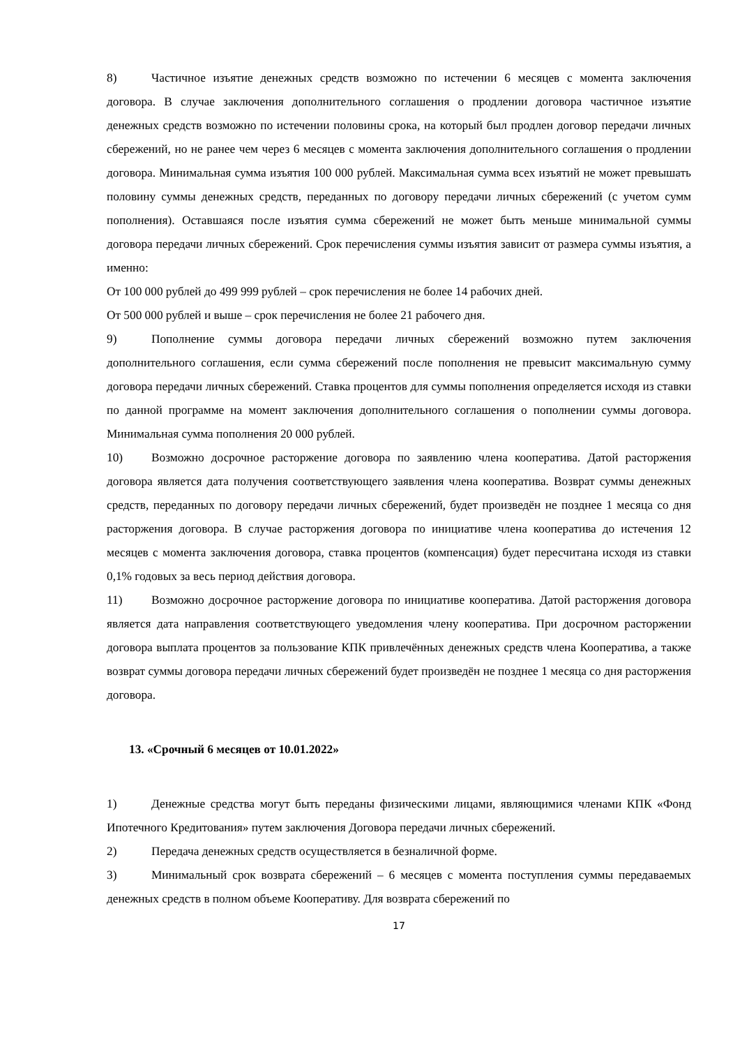8) Частичное изъятие денежных средств возможно по истечении 6 месяцев с момента заключения договора. В случае заключения дополнительного соглашения о продлении договора частичное изъятие денежных средств возможно по истечении половины срока, на который был продлен договор передачи личных сбережений, но не ранее чем через 6 месяцев с момента заключения дополнительного соглашения о продлении договора. Минимальная сумма изъятия 100 000 рублей. Максимальная сумма всех изъятий не может превышать половину суммы денежных средств, переданных по договору передачи личных сбережений (с учетом сумм пополнения). Оставшаяся после изъятия сумма сбережений не может быть меньше минимальной суммы договора передачи личных сбережений. Срок перечисления суммы изъятия зависит от размера суммы изъятия, а именно:
От 100 000 рублей до 499 999 рублей – срок перечисления не более 14 рабочих дней.
От 500 000 рублей и выше – срок перечисления не более 21 рабочего дня.
9) Пополнение суммы договора передачи личных сбережений возможно путем заключения дополнительного соглашения, если сумма сбережений после пополнения не превысит максимальную сумму договора передачи личных сбережений. Ставка процентов для суммы пополнения определяется исходя из ставки по данной программе на момент заключения дополнительного соглашения о пополнении суммы договора. Минимальная сумма пополнения 20 000 рублей.
10) Возможно досрочное расторжение договора по заявлению члена кооператива. Датой расторжения договора является дата получения соответствующего заявления члена кооператива. Возврат суммы денежных средств, переданных по договору передачи личных сбережений, будет произведён не позднее 1 месяца со дня расторжения договора. В случае расторжения договора по инициативе члена кооператива до истечения 12 месяцев с момента заключения договора, ставка процентов (компенсация) будет пересчитана исходя из ставки 0,1% годовых за весь период действия договора.
11) Возможно досрочное расторжение договора по инициативе кооператива. Датой расторжения договора является дата направления соответствующего уведомления члену кооператива. При досрочном расторжении договора выплата процентов за пользование КПК привлечённых денежных средств члена Кооператива, а также возврат суммы договора передачи личных сбережений будет произведён не позднее 1 месяца со дня расторжения договора.
13. «Срочный 6 месяцев от 10.01.2022»
1) Денежные средства могут быть переданы физическими лицами, являющимися членами КПК «Фонд Ипотечного Кредитования» путем заключения Договора передачи личных сбережений.
2) Передача денежных средств осуществляется в безналичной форме.
3) Минимальный срок возврата сбережений – 6 месяцев с момента поступления суммы передаваемых денежных средств в полном объеме Кооперативу. Для возврата сбережений по
17